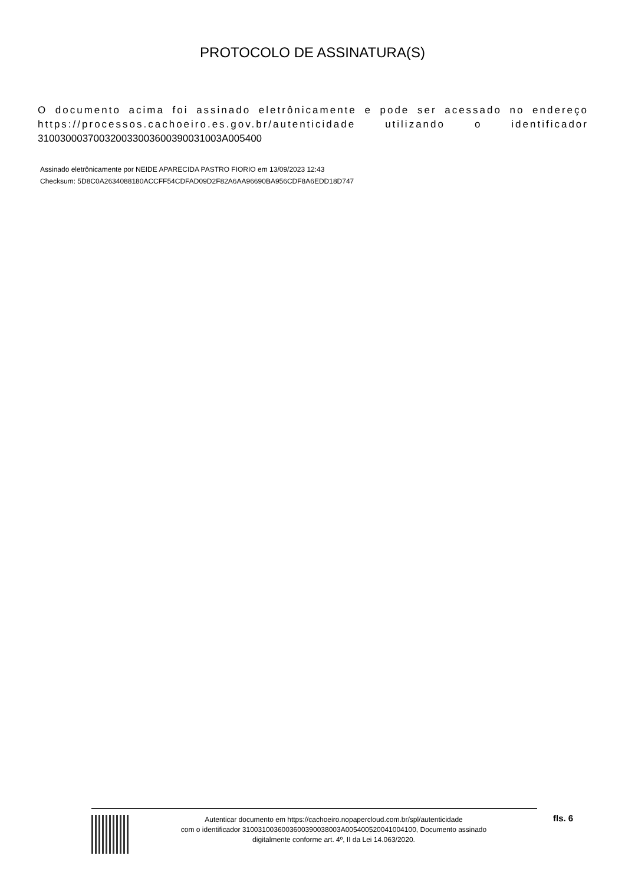PROTOCOLO DE ASSINATURA(S)
O documento acima foi assinado eletrônicamente e pode ser acessado no endereço https://processos.cachoeiro.es.gov.br/autenticidade utilizando o identificador 31003000370032003300360039003100​3A005400
Assinado eletrônicamente por NEIDE APARECIDA PASTRO FIORIO em 13/09/2023 12:43
Checksum: 5D8C0A2634088180ACCFF54CDFAD09D2F82A6AA96690BA956CDF8A6EDD18D747
Autenticar documento em https://cachoeiro.nopapercloud.com.br/spl/autenticidade
com o identificador 3100310036003600390038003A005400520041004100, Documento assinado
digitalmente conforme art. 4º, II da Lei 14.063/2020.
fls. 6